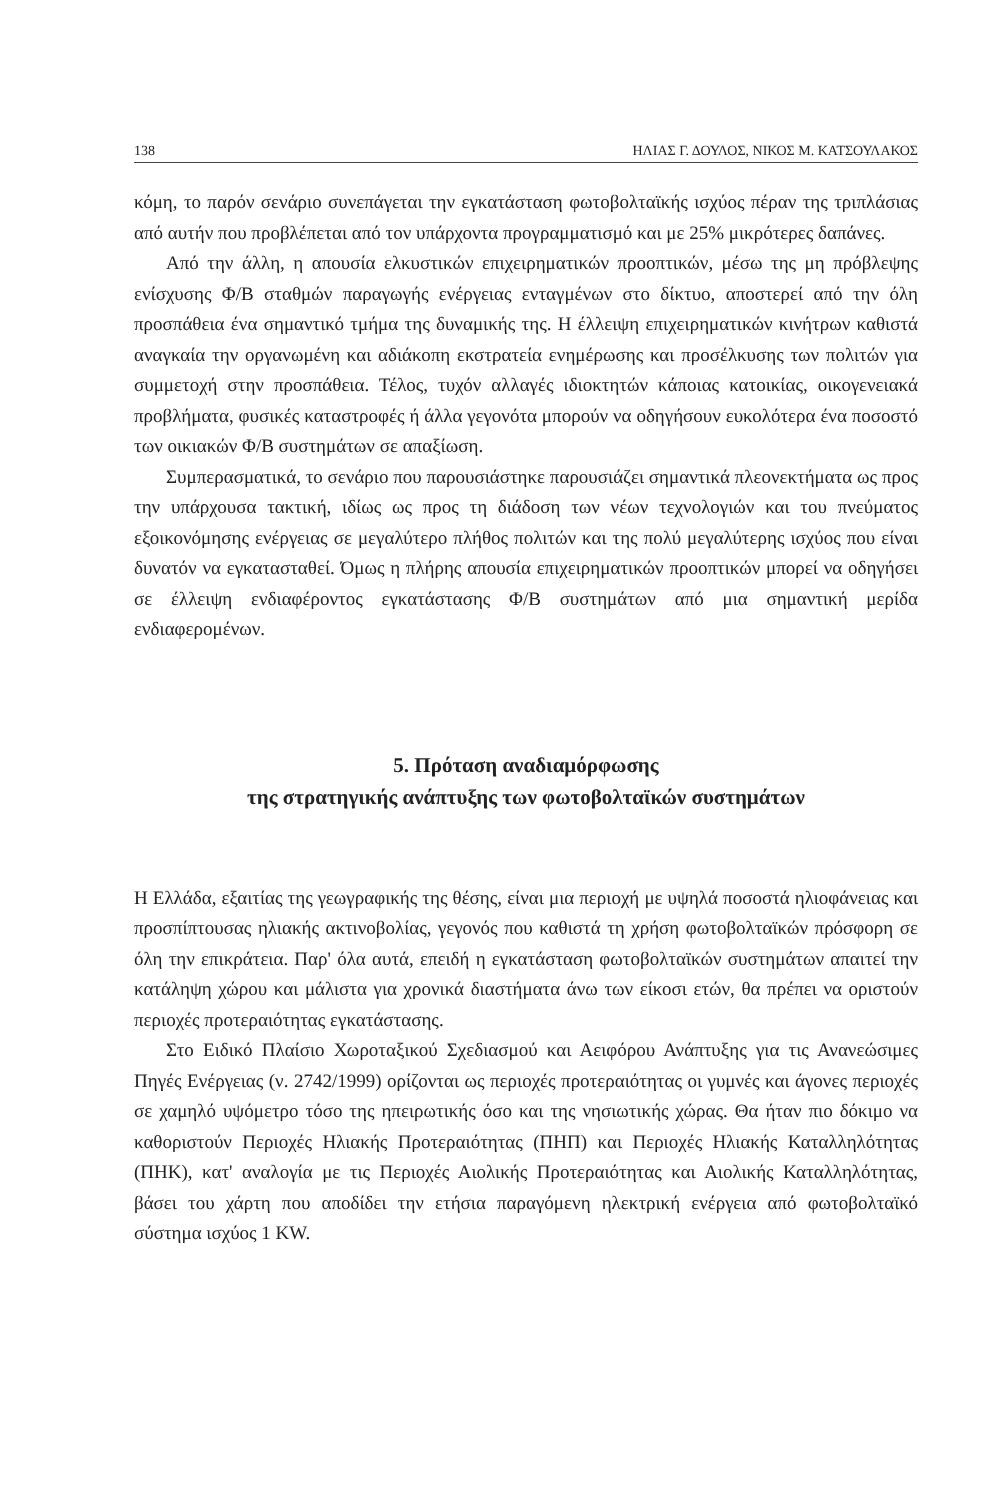138 ΗΛΙΑΣ Γ. ΔΟΥΛΟΣ, ΝΙΚΟΣ Μ. ΚΑΤΣΟΥΛΑΚΟΣ
κόμη, το παρόν σενάριο συνεπάγεται την εγκατάσταση φωτοβολταϊκής ισχύος πέραν της τριπλάσιας από αυτήν που προβλέπεται από τον υπάρχοντα προγραμματισμό και με 25% μικρότερες δαπάνες.
Από την άλλη, η απουσία ελκυστικών επιχειρηματικών προοπτικών, μέσω της μη πρόβλεψης ενίσχυσης Φ/Β σταθμών παραγωγής ενέργειας ενταγμένων στο δίκτυο, αποστερεί από την όλη προσπάθεια ένα σημαντικό τμήμα της δυναμικής της. Η έλλειψη επιχειρηματικών κινήτρων καθιστά αναγκαία την οργανωμένη και αδιάκοπη εκστρατεία ενημέρωσης και προσέλκυσης των πολιτών για συμμετοχή στην προσπάθεια. Τέλος, τυχόν αλλαγές ιδιοκτητών κάποιας κατοικίας, οικογενειακά προβλήματα, φυσικές καταστροφές ή άλλα γεγονότα μπορούν να οδηγήσουν ευκολότερα ένα ποσοστό των οικιακών Φ/Β συστημάτων σε απαξίωση.
Συμπερασματικά, το σενάριο που παρουσιάστηκε παρουσιάζει σημαντικά πλεονεκτήματα ως προς την υπάρχουσα τακτική, ιδίως ως προς τη διάδοση των νέων τεχνολογιών και του πνεύματος εξοικονόμησης ενέργειας σε μεγαλύτερο πλήθος πολιτών και της πολύ μεγαλύτερης ισχύος που είναι δυνατόν να εγκατασταθεί. Όμως η πλήρης απουσία επιχειρηματικών προοπτικών μπορεί να οδηγήσει σε έλλειψη ενδιαφέροντος εγκατάστασης Φ/Β συστημάτων από μια σημαντική μερίδα ενδιαφερομένων.
5. Πρόταση αναδιαμόρφωσης
της στρατηγικής ανάπτυξης των φωτοβολταϊκών συστημάτων
Η Ελλάδα, εξαιτίας της γεωγραφικής της θέσης, είναι μια περιοχή με υψηλά ποσοστά ηλιοφάνειας και προσπίπτουσας ηλιακής ακτινοβολίας, γεγονός που καθιστά τη χρήση φωτοβολταϊκών πρόσφορη σε όλη την επικράτεια. Παρ' όλα αυτά, επειδή η εγκατάσταση φωτοβολταϊκών συστημάτων απαιτεί την κατάληψη χώρου και μάλιστα για χρονικά διαστήματα άνω των είκοσι ετών, θα πρέπει να οριστούν περιοχές προτεραιότητας εγκατάστασης.
Στο Ειδικό Πλαίσιο Χωροταξικού Σχεδιασμού και Αειφόρου Ανάπτυξης για τις Ανανεώσιμες Πηγές Ενέργειας (ν. 2742/1999) ορίζονται ως περιοχές προτεραιότητας οι γυμνές και άγονες περιοχές σε χαμηλό υψόμετρο τόσο της ηπειρωτικής όσο και της νησιωτικής χώρας. Θα ήταν πιο δόκιμο να καθοριστούν Περιοχές Ηλιακής Προτεραιότητας (ΠΗΠ) και Περιοχές Ηλιακής Καταλληλότητας (ΠΗΚ), κατ' αναλογία με τις Περιοχές Αιολικής Προτεραιότητας και Αιολικής Καταλληλότητας, βάσει του χάρτη που αποδίδει την ετήσια παραγόμενη ηλεκτρική ενέργεια από φωτοβολταϊκό σύστημα ισχύος 1 KW.